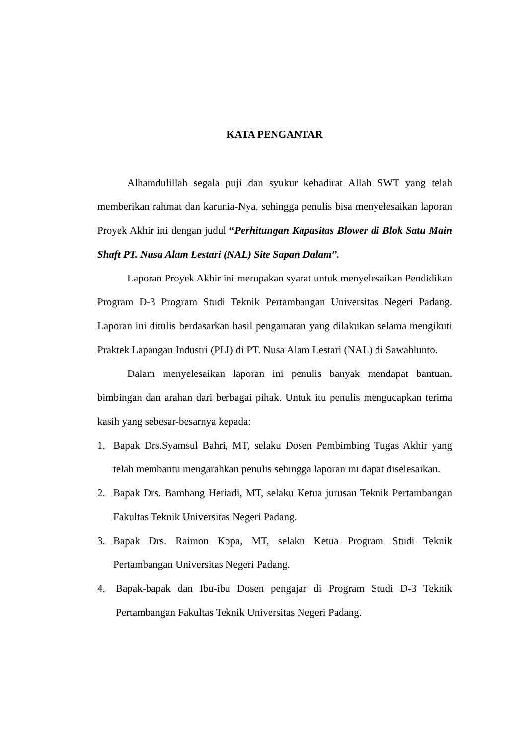KATA PENGANTAR
Alhamdulillah segala puji dan syukur kehadirat Allah SWT yang telah memberikan rahmat dan karunia-Nya, sehingga penulis bisa menyelesaikan laporan Proyek Akhir ini dengan judul “Perhitungan Kapasitas Blower di Blok Satu Main Shaft PT. Nusa Alam Lestari (NAL) Site Sapan Dalam”.
Laporan Proyek Akhir ini merupakan syarat untuk menyelesaikan Pendidikan Program D-3 Program Studi Teknik Pertambangan Universitas Negeri Padang. Laporan ini ditulis berdasarkan hasil pengamatan yang dilakukan selama mengikuti Praktek Lapangan Industri (PLI) di PT. Nusa Alam Lestari (NAL) di Sawahlunto.
Dalam menyelesaikan laporan ini penulis banyak mendapat bantuan, bimbingan dan arahan dari berbagai pihak. Untuk itu penulis mengucapkan terima kasih yang sebesar-besarnya kepada:
1. Bapak Drs.Syamsul Bahri, MT, selaku Dosen Pembimbing Tugas Akhir yang telah membantu mengarahkan penulis sehingga laporan ini dapat diselesaikan.
2. Bapak Drs. Bambang Heriadi, MT, selaku Ketua jurusan Teknik Pertambangan Fakultas Teknik Universitas Negeri Padang.
3. Bapak Drs. Raimon Kopa, MT, selaku Ketua Program Studi Teknik Pertambangan Universitas Negeri Padang.
4. Bapak-bapak dan Ibu-ibu Dosen pengajar di Program Studi D-3 Teknik Pertambangan Fakultas Teknik Universitas Negeri Padang.